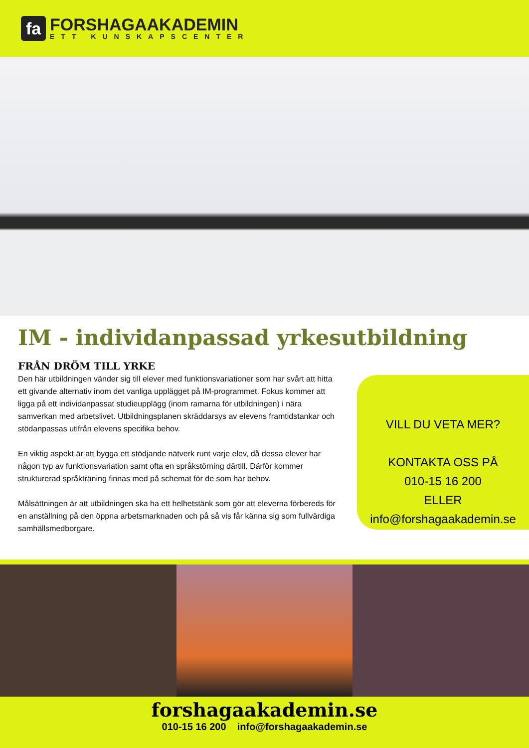fa
FORSHAGAAKADEMIN
ETT KUNSKAPSCENTER
IM - individanpassad yrkesutbildning
FRÅN DRÖM TILL YRKE
Den här utbildningen vänder sig till elever med funktionsvariationer som har svårt att hitta ett givande alternativ inom det vanliga upplägget på IM-programmet. Fokus kommer att ligga på ett individanpassat studieupplägg (inom ramarna för utbildningen) i nära samverkan med arbetslivet. Utbildningsplanen skräddarsys av elevens framtidstankar och stödanpassas utifrån elevens specifika behov.
En viktig aspekt är att bygga ett stödjande nätverk runt varje elev, då dessa elever har någon typ av funktionsvariation samt ofta en språkstörning därtill. Därför kommer strukturerad språkträning finnas med på schemat för de som har behov.
Målsättningen är att utbildningen ska ha ett helhetstänk som gör att eleverna förbereds för en anställning på den öppna arbetsmarknaden och på så vis får känna sig som fullvärdiga samhällsmedborgare.
VILL DU VETA MER?
KONTAKTA OSS PÅ
010-15 16 200
ELLER
info@forshagaakademin.se
forshagaakademin.se
010-15 16 200 info@forshagaakademin.se